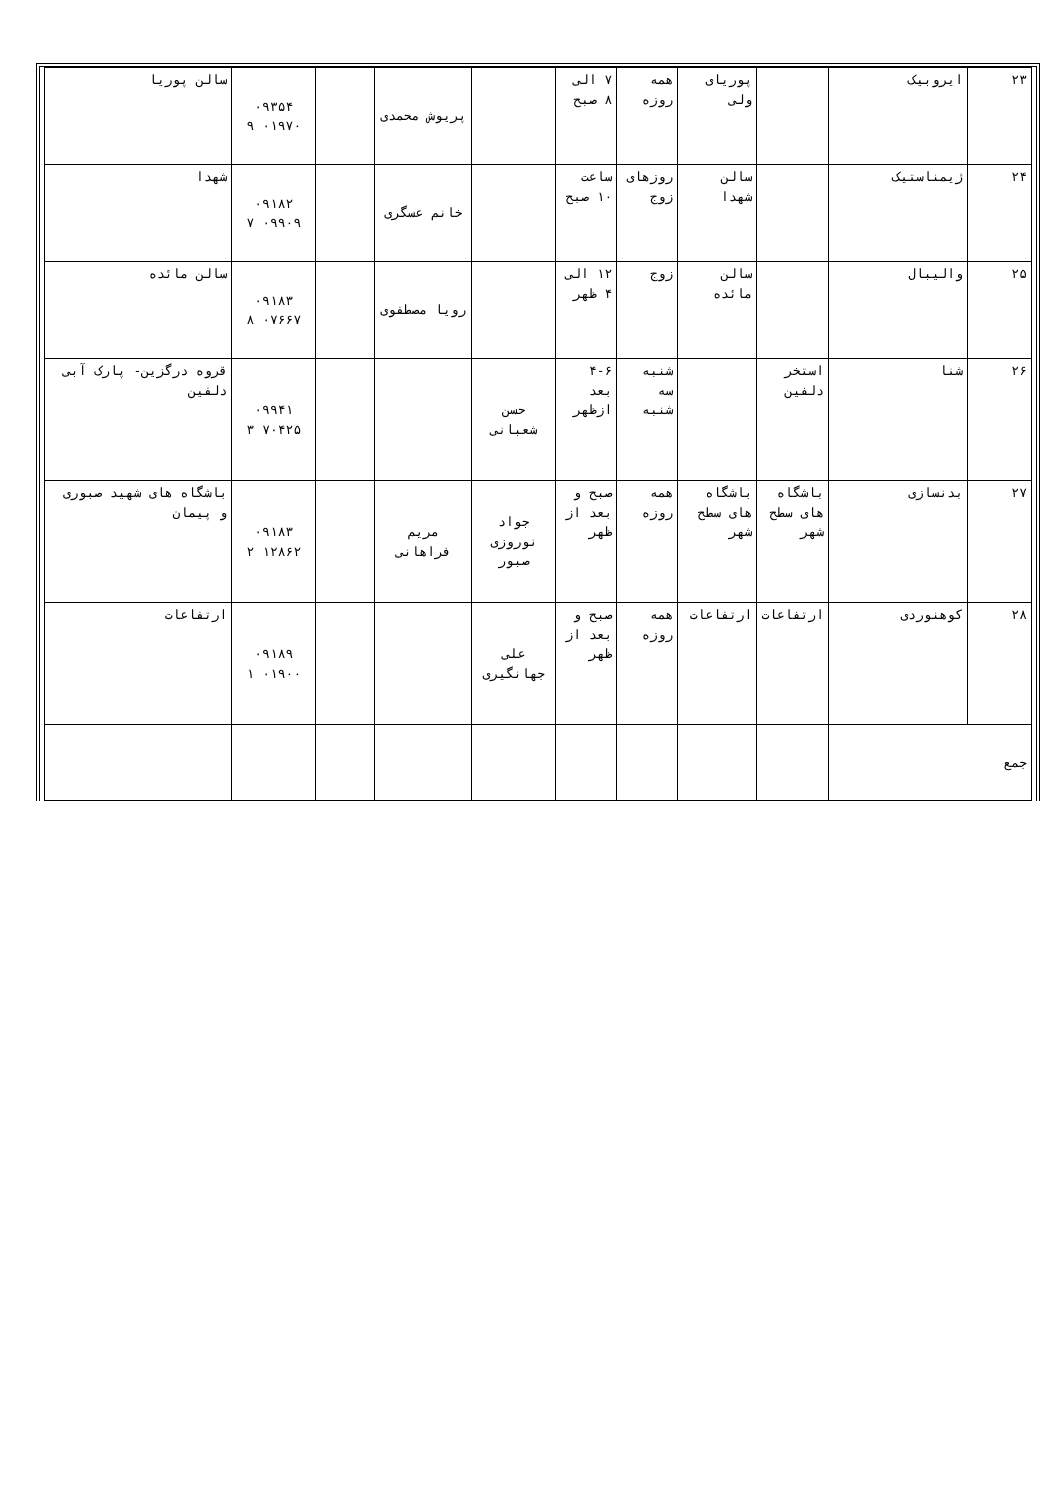| ۲۳ | ایروبیک | | پوریای ولی | همه روزه | ۷ الی ۸ صبح | | پریوش محمدی | | ۰۹۳۵۴ ۰۱۹۷۰ ۹ | سالن پوریا |
| ۲۴ | ژیمناستیک | | سالن شهدا | روزهای زوج | ساعت ۱۰ صبح | | خانم عسگری | | ۰۹۱۸۲ ۰۹۹۰۹ ۷ | شهدا |
| ۲۵ | والیبال | | سالن مائده | زوج | ۱۲ الی ۴ ظهر | | رویا مصطفوی | | ۰۹۱۸۳ ۰۷۶۶۷ ۸ | سالن مائده |
| ۲۶ | شنا | استخر دلفین | | شنبه سه شنبه | ۴-۶ بعد ازظهر | حسن شعبانی | | | ۰۹۹۴۱ ۷۰۴۲۵ ۳ | قروه درگزین- پارک آبی دلفین |
| ۲۷ | بدنسازی | باشگاه های سطح شهر | باشگاه های سطح شهر | همه روزه | صبح و بعد از ظهر | جواد نوروزی صبور | مریم فراهانی | | ۰۹۱۸۳ ۱۲۸۶۲ ۲ | باشگاه های شهید صبوری و پیمان |
| ۲۸ | کوهنوردی | ارتفاعات | ارتفاعات | همه روزه | صبح و بعد از ظهر | علی جهانگیری | | | ۰۹۱۸۹ ۰۱۹۰۰ ۱ | ارتفاعات |
| جمع | | | | | | | | | | |